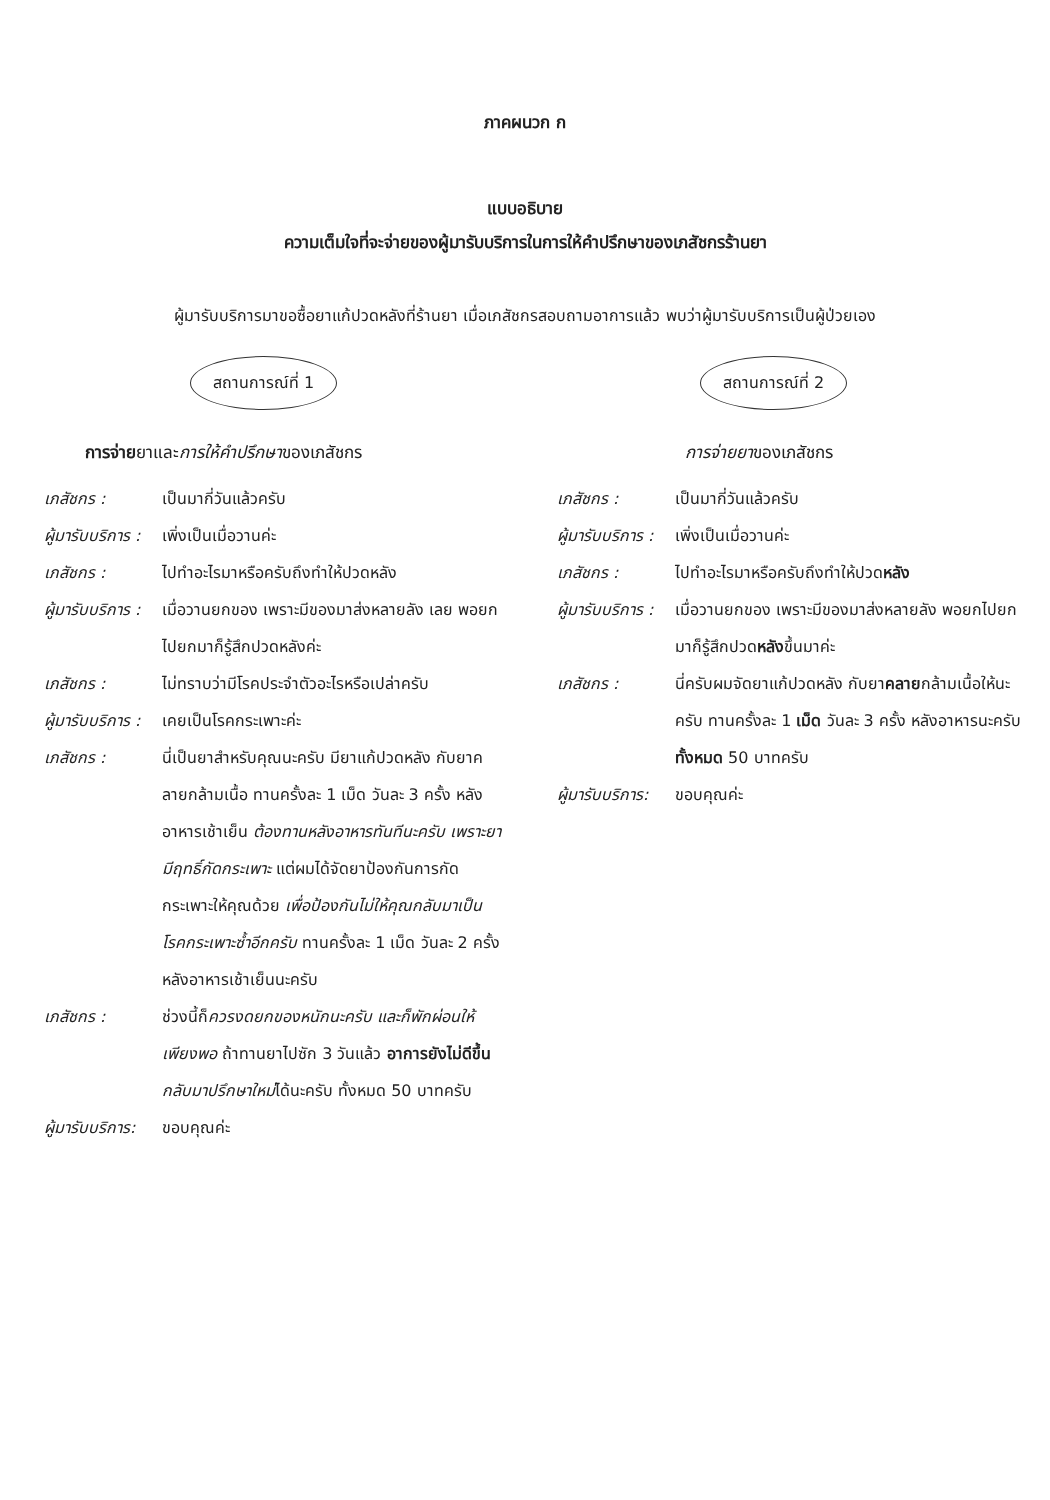ภาคผนวก ก
แบบอธิบาย
ความเต็มใจที่จะจ่ายของผู้มารับบริการในการให้คำปรึกษาของเภสัชกรร้านยา
ผู้มารับบริการมาขอซื้อยาแก้ปวดหลังที่ร้านยา เมื่อเภสัชกรสอบถามอาการแล้ว พบว่าผู้มารับบริการเป็นผู้ป่วยเอง
สถานการณ์ที่ 1
การจ่ายยาและการให้คำปรึกษาของเภสัชกร
เภสัชกร : เป็นมากี่วันแล้วครับ
ผู้มารับบริการ :
เพิ่งเป็นเมื่อวานค่ะ
เภสัชกร : ไปทำอะไรมาหรือครับถึงทำให้ปวดหลัง
ผู้มารับบริการ :
เมื่อวานยกของ เพราะมีของมาส่งหลายลัง เลย พอยกไปยกมาก็รู้สึกปวดหลังค่ะ
เภสัชกร : ไม่ทราบว่ามีโรคประจำตัวอะไรหรือเปล่าครับ
ผู้มารับบริการ :
เคยเป็นโรคกระเพาะค่ะ
เภสัชกร : นี่เป็นยาสำหรับคุณนะครับ มียาแก้ปวดหลัง กับยาคลายกล้ามเนื้อ ทานครั้งละ 1 เม็ด วันละ 3 ครั้ง หลังอาหารเช้าเย็น ต้องทานหลังอาหารทันทีนะครับ เพราะยามีฤทธิ์กัดกระเพาะ แต่ผมได้จัดยาป้องกันการกัดกระเพาะให้คุณด้วย เพื่อป้องกันไม่ให้คุณกลับมาเป็นโรคกระเพาะซ้ำอีกครับ ทานครั้งละ 1 เม็ด วันละ 2 ครั้ง หลังอาหารเช้าเย็นนะครับ
เภสัชกร : ช่วงนี้ก็ควรงดยกของหนักนะครับ และก็พักผ่อนให้เพียงพอ ถ้าทานยาไปซัก 3 วันแล้ว อาการยังไม่ดีขึ้น กลับมาปรึกษาใหม่ได้นะครับ ทั้งหมด 50 บาทครับ
ผู้มารับบริการ:
ขอบคุณค่ะ
สถานการณ์ที่ 2
การจ่ายยาของเภสัชกร
เภสัชกร : เป็นมากี่วันแล้วครับ
ผู้มารับบริการ :
เพิ่งเป็นเมื่อวานค่ะ
เภสัชกร : ไปทำอะไรมาหรือครับถึงทำให้ปวดหลัง
ผู้มารับบริการ :
เมื่อวานยกของ เพราะมีของมาส่งหลายลัง พอยกไปยกมาก็รู้สึกปวดหลังขึ้นมาค่ะ
เภสัชกร : นี่ครับผมจัดยาแก้ปวดหลัง กับยาคลายกล้ามเนื้อให้นะครับ ทานครั้งละ 1 เม็ด วันละ 3 ครั้ง หลังอาหารนะครับ ทั้งหมด 50 บาทครับ
ผู้มารับบริการ:
ขอบคุณค่ะ